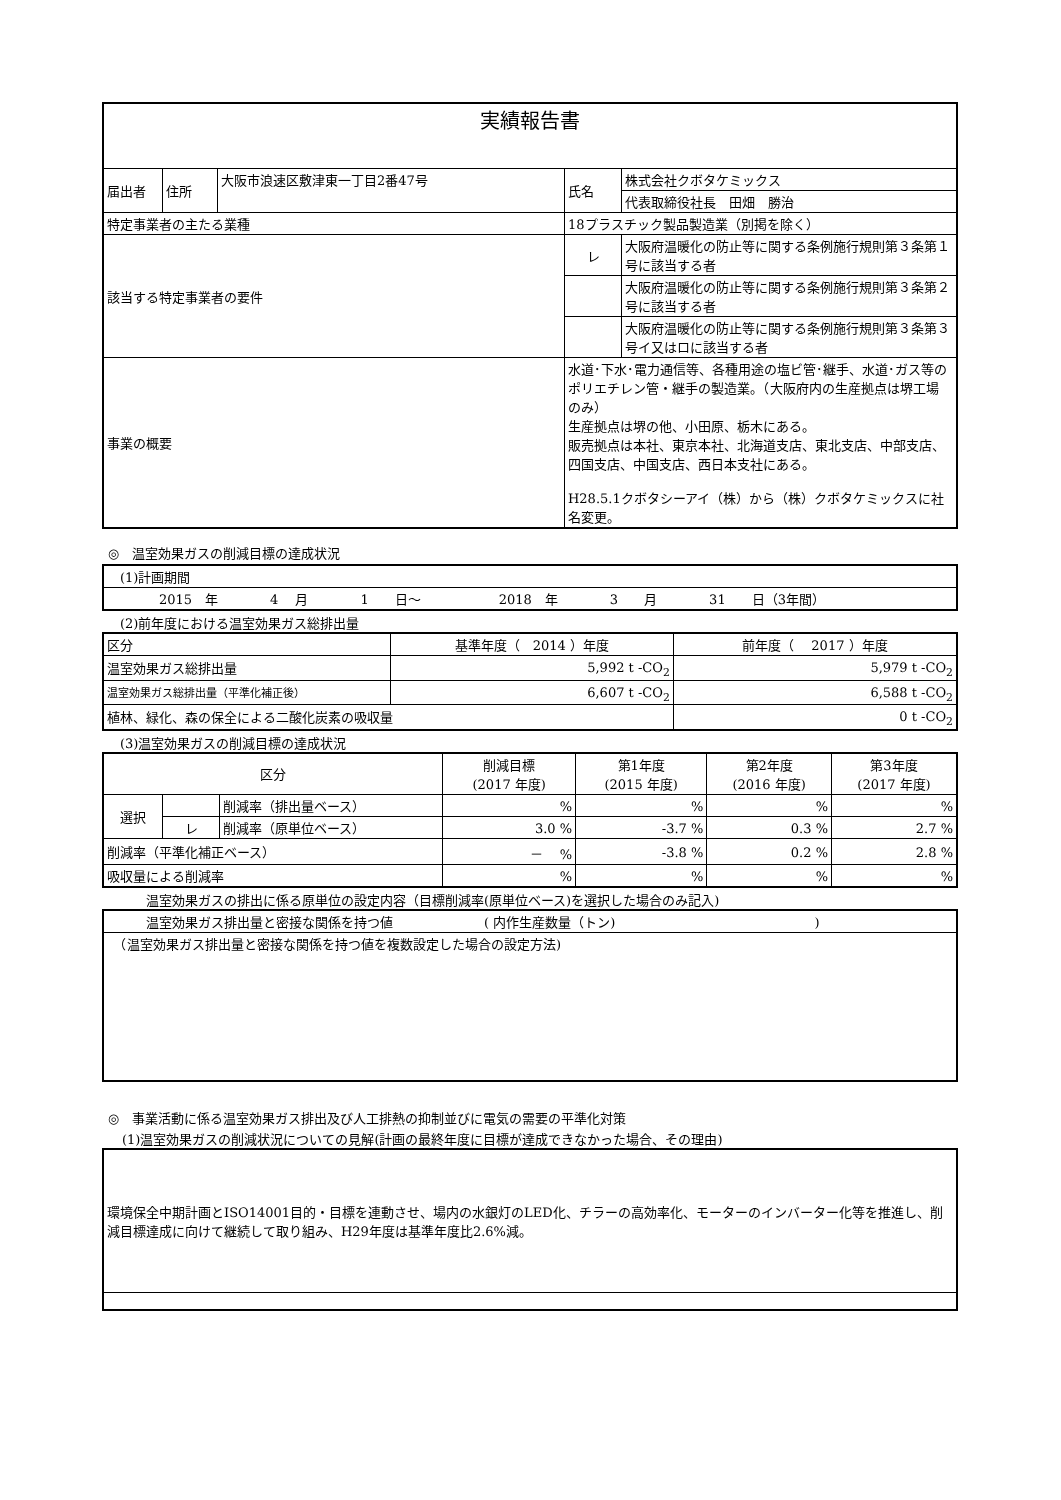| 実績報告書 | | | | |
| 届出者 | 住所 | 大阪市浪速区敷津東一丁目2番47号 | 氏名 | 株式会社クボタケミックス |
| | | | | 代表取締役社長 田畑 勝治 |
| 特定事業者の主たる業種 | | | 18プラスチック製品製造業（別掲を除く） | |
| 該当する特定事業者の要件 | | | レ | 大阪府温暖化の防止等に関する条例施行規則第３条第１号に該当する者 |
| | | | | 大阪府温暖化の防止等に関する条例施行規則第３条第２号に該当する者 |
| | | | | 大阪府温暖化の防止等に関する条例施行規則第３条第３号イ又はロに該当する者 |
| 事業の概要 | | | 水道･下水･電力通信等、各種用途の塩ビ管･継手、水道･ガス等の ポリエチレン管・継手の製造業。（大阪府内の生産拠点は堺工場 のみ） 生産拠点は堺の他、小田原、栃木にある。 販売拠点は本社、東京本社、北海道支店、東北支店、中部支店、四国支店、中国支店、西日本支社にある。 H28.5.1クボタシーアイ（株）から（株）クボタケミックスに社名変更。 | |
◎　温室効果ガスの削減目標の達成状況
| (1)計画期間 |
| 2015 年 4 月 1 日～ 2018 年 3 月 31 日（3年間） |
(2)前年度における温室効果ガス総排出量
| 区分 | 基準年度（ 2014 ）年度 | 前年度（ 2017 ）年度 |
| 温室効果ガス総排出量 | 5,992 t -CO<sub>2</sub> | 5,979 t -CO<sub>2</sub> |
| 温室効果ガス総排出量（平準化補正後） | 6,607 t -CO<sub>2</sub> | 6,588 t -CO<sub>2</sub> |
| 植林、緑化、森の保全による二酸化炭素の吸収量 | | 0 t -CO<sub>2</sub> |
(3)温室効果ガスの削減目標の達成状況
| 区分 | | | 削減目標 (2017 年度) | 第1年度 (2015 年度) | 第2年度 (2016 年度) | 第3年度 (2017 年度) |
| 選択 | | 削減率（排出量ベース） | % | % | % | % |
| | レ | 削減率（原単位ベース） | 3.0 % | -3.7 % | 0.3 % | 2.7 % |
| 削減率（平準化補正ベース） | | | － % | -3.8 % | 0.2 % | 2.8 % |
| 吸収量による削減率 | | | % | % | % | % |
　　温室効果ガスの排出に係る原単位の設定内容（目標削減率(原単位ベース)を選択した場合のみ記入)
| 温室効果ガス排出量と密接な関係を持つ値 ( 内作生産数量（トン) ) |
| （温室効果ガス排出量と密接な関係を持つ値を複数設定した場合の設定方法) |
◎　事業活動に係る温室効果ガス排出及び人工排熱の抑制並びに電気の需要の平準化対策
(1)温室効果ガスの削減状況についての見解(計画の最終年度に目標が達成できなかった場合、その理由)
| 環境保全中期計画とISO14001目的・目標を連動させ、場内の水銀灯のLED化、チラーの高効率化、モーターのインバーター化等を推進し、削減目標達成に向けて継続して取り組み、H29年度は基準年度比2.6%減。 |